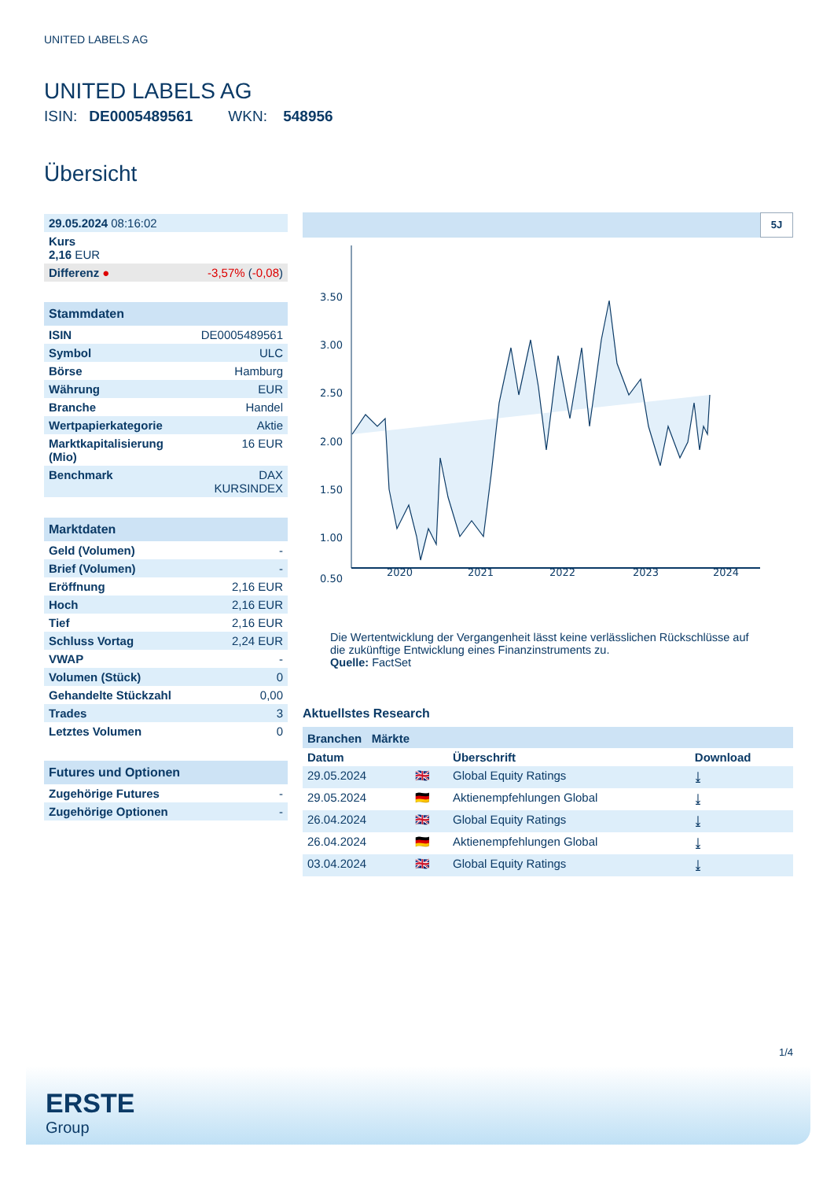UNITED LABELS AG
UNITED LABELS AG
ISIN: DE0005489561 WKN: 548956
Übersicht
| 29.05.2024 08:16:02 | |
| Kurs 2,16 EUR | |
| Differenz ● | -3,57% ( -0,08 ) |
| Stammdaten | |
| --- | --- |
| ISIN | DE0005489561 |
| Symbol | ULC |
| Börse | Hamburg |
| Währung | EUR |
| Branche | Handel |
| Wertpapierkategorie | Aktie |
| Marktkapitalisierung (Mio) | 16 EUR |
| Benchmark | DAX KURSINDEX |
| Marktdaten | |
| --- | --- |
| Geld (Volumen) | - |
| Brief (Volumen) | - |
| Eröffnung | 2,16 EUR |
| Hoch | 2,16 EUR |
| Tief | 2,16 EUR |
| Schluss Vortag | 2,24 EUR |
| VWAP | - |
| Volumen (Stück) | 0 |
| Gehandelte Stückzahl | 0,00 |
| Trades | 3 |
| Letztes Volumen | 0 |
| Futures und Optionen | |
| --- | --- |
| Zugehörige Futures | - |
| Zugehörige Optionen | - |
5J
3.50
3.00
2.50
2.00
1.50
1.00
0.50
2020
2021
2022
2023
2024
Die Wertentwicklung der Vergangenheit lässt keine verlässlichen Rückschlüsse auf die zukünftige Entwicklung eines Finanzinstruments zu.
Quelle: FactSet
Aktuellstes Research
Branchen Märkte
| Datum | | Überschrift | Download |
| 29.05.2024 | 🇬🇧 | Global Equity Ratings | ⤓ |
| 29.05.2024 | 🇩🇪 | Aktienempfehlungen Global | ⤓ |
| 26.04.2024 | 🇬🇧 | Global Equity Ratings | ⤓ |
| 26.04.2024 | 🇩🇪 | Aktienempfehlungen Global | ⤓ |
| 03.04.2024 | 🇬🇧 | Global Equity Ratings | ⤓ |
1/4
ERSTE
Group